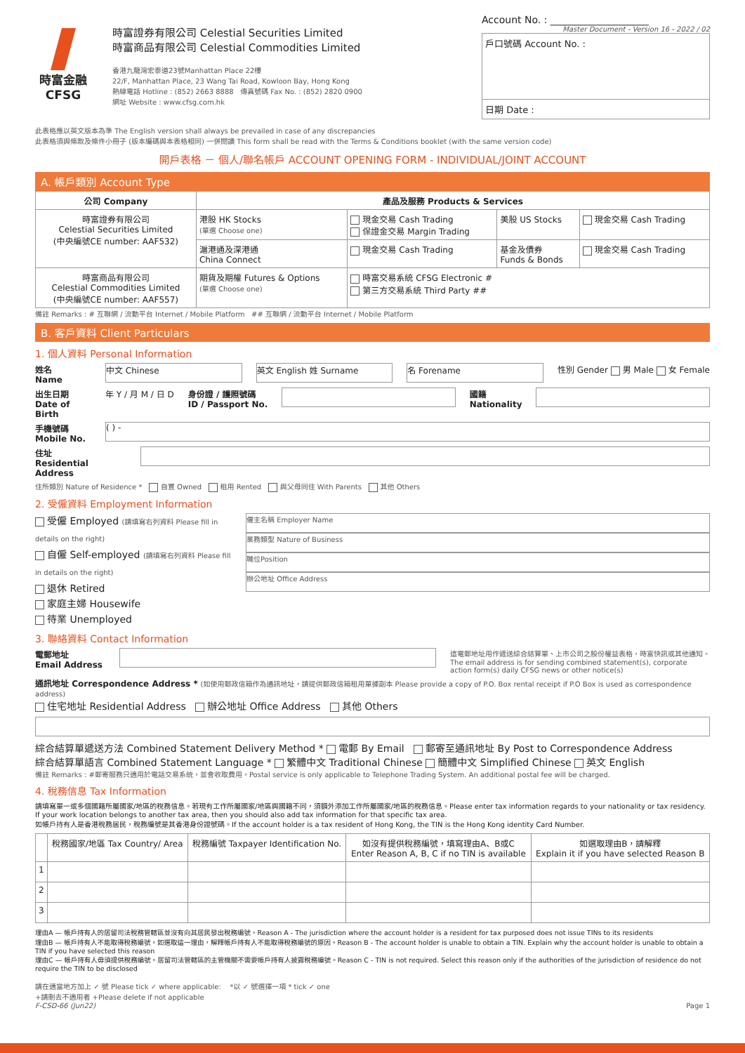時富金融
CFSG
時富證券有限公司 Celestial Securities Limited
時富商品有限公司 Celestial Commodities Limited
香港九龍灣宏泰道23號Manhattan Place 22樓
22/F, Manhattan Place, 23 Wang Tai Road, Kowloon Bay, Hong Kong
熱線電話 Hotline : (852) 2663 8888 傳真號碼 Fax No. : (852) 2820 0900
網址 Website : www.cfsg.com.hk
Account No. : ____________________
Master Document - Version 16 - 2022 / 02
戶口號碼 Account No. :
日期 Date :
此表格應以英文版本為準 The English version shall always be prevailed in case of any discrepancies
此表格須與條款及條件小冊子 (版本編碼與本表格相同) 一併閱讀 This form shall be read with the Terms & Conditions booklet (with the same version code)
開戶表格 － 個人/聯名帳戶 ACCOUNT OPENING FORM - INDIVIDUAL/JOINT ACCOUNT
A. 帳戶類別 Account Type
| 公司 Company | 產品及服務 Products & Services | | | |
| --- | --- | --- | --- | --- |
| 時富證券有限公司 Celestial Securities Limited (中央編號CE number: AAF532) | 港股 HK Stocks (單選 Choose one) | 現金交易 Cash Trading 保證金交易 Margin Trading | 美股 US Stocks | 現金交易 Cash Trading |
| | 滬港通及深港通 China Connect | 現金交易 Cash Trading | 基金及債券 Funds & Bonds | 現金交易 Cash Trading |
| 時富商品有限公司 Celestial Commodities Limited (中央編號CE number: AAF557) | 期貨及期權 Futures & Options (單選 Choose one) | 時富交易系統 CFSG Electronic # 第三方交易系統 Third Party ## | | |
備註 Remarks : # 互聯網 / 流動平台 Internet / Mobile Platform ## 互聯網 / 流動平台 Internet / Mobile Platform
B. 客戶資料 Client Particulars
1. 個人資料 Personal Information
姓名
Name
中文 Chinese 英文 English 姓 Surname 名 Forename
性別 Gender 男 Male 女 Female
出生日期
Date of Birth
年 Y / 月 M / 日 D 身份證 / 護照號碼
ID / Passport No.
國籍
Nationality
手機號碼
Mobile No.
( ) -
住址
Residential Address
住所類別 Nature of Residence * 自置 Owned 租用 Rented 與父母同住 With Parents 其他 Others
2. 受僱資料 Employment Information
受僱 Employed (請填寫右列資料 Please fill in details on the right)
自僱 Self-employed (請填寫右列資料 Please fill in details on the right)
退休 Retired
家庭主婦 Housewife
待業 Unemployed
僱主名稱 Employer Name
業務類型 Nature of Business
職位Position
辦公地址 Office Address
3. 聯絡資料 Contact Information
電郵地址
Email Address
這電郵地址用作遞送綜合結算單、上市公司之股份權益表格，時富快訊或其他通知。The email address is for sending combined statement(s), corporate action form(s) daily CFSG news or other notice(s)
通訊地址 Correspondence Address * (如使用郵政信箱作為通訊地址，請提供郵政信箱租用單據副本 Please provide a copy of P.O. Box rental receipt if P.O Box is used as correspondence address)
住宅地址 Residential Address 辦公地址 Office Address 其他 Others
綜合結算單遞送方法 Combined Statement Delivery Method * 電郵 By Email 郵寄至通訊地址 By Post to Correspondence Address
綜合結算單語言 Combined Statement Language * 繁體中文 Traditional Chinese 簡體中文 Simplified Chinese 英文 English
備註 Remarks : #郵寄服務只適用於電話交易系統，並會收取費用。Postal service is only applicable to Telephone Trading System. An additional postal fee will be charged.
4. 稅務信息 Tax Information
請填寫單一或多個國籍所屬國家/地區的稅務信息。若現有工作所屬國家/地區與國籍不同，須額外添加工作所屬國家/地區的稅務信息。Please enter tax information regards to your nationality or tax residency. If your work location belongs to another tax area, then you should also add tax information for that specific tax area.
如帳戶持有人是香港稅務居民，稅務編號是其香港身份證號碼。If the account holder is a tax resident of Hong Kong, the TIN is the Hong Kong identity Card Number.
| | 稅務國家/地區 Tax Country/ Area | 稅務編號 Taxpayer Identification No. | 如沒有提供稅務編號，填寫理由A、B或C Enter Reason A, B, C if no TIN is available | 如選取理由B，請解釋 Explain it if you have selected Reason B |
| --- | --- | --- | --- | --- |
| 1 | | | | |
| 2 | | | | |
| 3 | | | | |
理由A — 帳戶持有人的居留司法稅務管轄區並沒有向其居民發出稅務編號。Reason A - The jurisdiction where the account holder is a resident for tax purposed does not issue TINs to its residents
理由B — 帳戶持有人不能取得稅務編號。如選取這一理由，解釋帳戶持有人不能取得稅務編號的原因。Reason B - The account holder is unable to obtain a TIN. Explain why the account holder is unable to obtain a TIN if you have selected this reason
理由C — 帳戶持有人毋須提供稅務編號。居留司法管轄區的主管機關不需要帳戶持有人披露稅務編號。Reason C - TIN is not required. Select this reason only if the authorities of the jurisdiction of residence do not require the TIN to be disclosed
請在適當地方加上 ✓ 號 Please tick ✓ where applicable: *以 ✓ 號選擇一項 * tick ✓ one
+請刪去不適用者 +Please delete if not applicable
F-CSD-66 (Jun22) Page 1